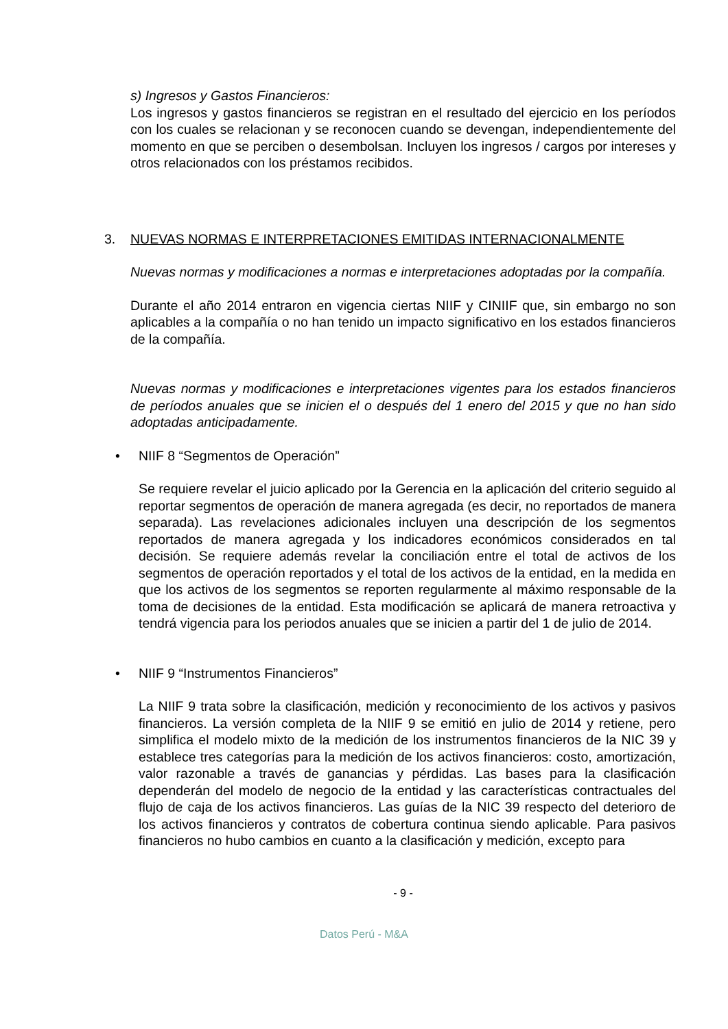s) Ingresos y Gastos Financieros:
Los ingresos y gastos financieros se registran en el resultado del ejercicio en los períodos con los cuales se relacionan y se reconocen cuando se devengan, independientemente del momento en que se perciben o desembolsan. Incluyen los ingresos / cargos por intereses y otros relacionados con los préstamos recibidos.
3. NUEVAS NORMAS E INTERPRETACIONES EMITIDAS INTERNACIONALMENTE
Nuevas normas y modificaciones a normas e interpretaciones adoptadas por la compañía.
Durante el año 2014 entraron en vigencia ciertas NIIF y CINIIF que, sin embargo no son aplicables a la compañía o no han tenido un impacto significativo en los estados financieros de la compañía.
Nuevas normas y modificaciones e interpretaciones vigentes para los estados financieros de períodos anuales que se inicien el o después del 1 enero del 2015 y que no han sido adoptadas anticipadamente.
• NIIF 8 “Segmentos de Operación”
Se requiere revelar el juicio aplicado por la Gerencia en la aplicación del criterio seguido al reportar segmentos de operación de manera agregada (es decir, no reportados de manera separada). Las revelaciones adicionales incluyen una descripción de los segmentos reportados de manera agregada y los indicadores económicos considerados en tal decisión. Se requiere además revelar la conciliación entre el total de activos de los segmentos de operación reportados y el total de los activos de la entidad, en la medida en que los activos de los segmentos se reporten regularmente al máximo responsable de la toma de decisiones de la entidad. Esta modificación se aplicará de manera retroactiva y tendrá vigencia para los periodos anuales que se inicien a partir del 1 de julio de 2014.
• NIIF 9 “Instrumentos Financieros”
La NIIF 9 trata sobre la clasificación, medición y reconocimiento de los activos y pasivos financieros. La versión completa de la NIIF 9 se emitió en julio de 2014 y retiene, pero simplifica el modelo mixto de la medición de los instrumentos financieros de la NIC 39 y establece tres categorías para la medición de los activos financieros: costo, amortización, valor razonable a través de ganancias y pérdidas. Las bases para la clasificación dependerán del modelo de negocio de la entidad y las características contractuales del flujo de caja de los activos financieros. Las guías de la NIC 39 respecto del deterioro de los activos financieros y contratos de cobertura continua siendo aplicable. Para pasivos financieros no hubo cambios en cuanto a la clasificación y medición, excepto para
- 9 -
Datos Perú - M&A